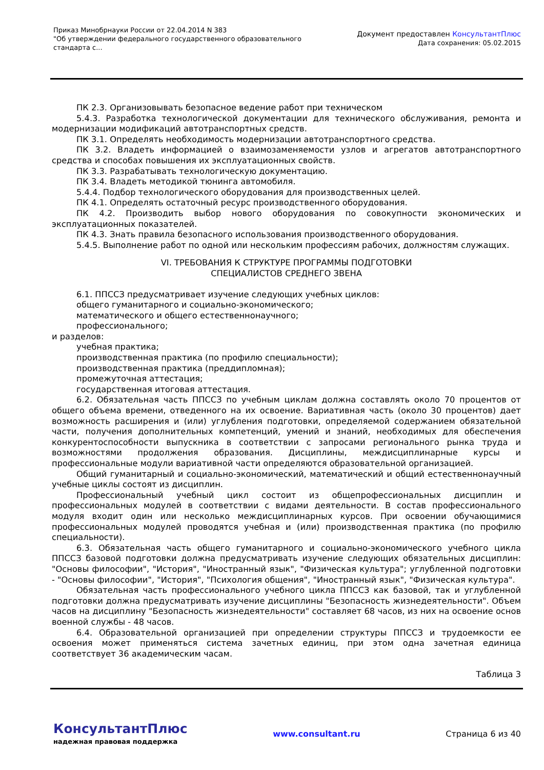Приказ Минобрнауки России от 22.04.2014 N 383
"Об утверждении федерального государственного образовательного
стандарта с...
Документ предоставлен КонсультантПлюс
Дата сохранения: 05.02.2015
ПК 2.3. Организовывать безопасное ведение работ при техническом
5.4.3. Разработка технологической документации для технического обслуживания, ремонта и модернизации модификаций автотранспортных средств.
ПК 3.1. Определять необходимость модернизации автотранспортного средства.
ПК 3.2. Владеть информацией о взаимозаменяемости узлов и агрегатов автотранспортного средства и способах повышения их эксплуатационных свойств.
ПК 3.3. Разрабатывать технологическую документацию.
ПК 3.4. Владеть методикой тюнинга автомобиля.
5.4.4. Подбор технологического оборудования для производственных целей.
ПК 4.1. Определять остаточный ресурс производственного оборудования.
ПК 4.2. Производить выбор нового оборудования по совокупности экономических и эксплуатационных показателей.
ПК 4.3. Знать правила безопасного использования производственного оборудования.
5.4.5. Выполнение работ по одной или нескольким профессиям рабочих, должностям служащих.
VI. ТРЕБОВАНИЯ К СТРУКТУРЕ ПРОГРАММЫ ПОДГОТОВКИ
СПЕЦИАЛИСТОВ СРЕДНЕГО ЗВЕНА
6.1. ППССЗ предусматривает изучение следующих учебных циклов:
общего гуманитарного и социально-экономического;
математического и общего естественнонаучного;
профессионального;
и разделов:
учебная практика;
производственная практика (по профилю специальности);
производственная практика (преддипломная);
промежуточная аттестация;
государственная итоговая аттестация.
6.2. Обязательная часть ППССЗ по учебным циклам должна составлять около 70 процентов от общего объема времени, отведенного на их освоение. Вариативная часть (около 30 процентов) дает возможность расширения и (или) углубления подготовки, определяемой содержанием обязательной части, получения дополнительных компетенций, умений и знаний, необходимых для обеспечения конкурентоспособности выпускника в соответствии с запросами регионального рынка труда и возможностями продолжения образования. Дисциплины, междисциплинарные курсы и профессиональные модули вариативной части определяются образовательной организацией.
Общий гуманитарный и социально-экономический, математический и общий естественнонаучный учебные циклы состоят из дисциплин.
Профессиональный учебный цикл состоит из общепрофессиональных дисциплин и профессиональных модулей в соответствии с видами деятельности. В состав профессионального модуля входит один или несколько междисциплинарных курсов. При освоении обучающимися профессиональных модулей проводятся учебная и (или) производственная практика (по профилю специальности).
6.3. Обязательная часть общего гуманитарного и социально-экономического учебного цикла ППССЗ базовой подготовки должна предусматривать изучение следующих обязательных дисциплин: "Основы философии", "История", "Иностранный язык", "Физическая культура"; углубленной подготовки - "Основы философии", "История", "Психология общения", "Иностранный язык", "Физическая культура".
Обязательная часть профессионального учебного цикла ППССЗ как базовой, так и углубленной подготовки должна предусматривать изучение дисциплины "Безопасность жизнедеятельности". Объем часов на дисциплину "Безопасность жизнедеятельности" составляет 68 часов, из них на освоение основ военной службы - 48 часов.
6.4. Образовательной организацией при определении структуры ППССЗ и трудоемкости ее освоения может применяться система зачетных единиц, при этом одна зачетная единица соответствует 36 академическим часам.
Таблица 3
КонсультантПлюс
надежная правовая поддержка
www.consultant.ru Страница 6 из 40